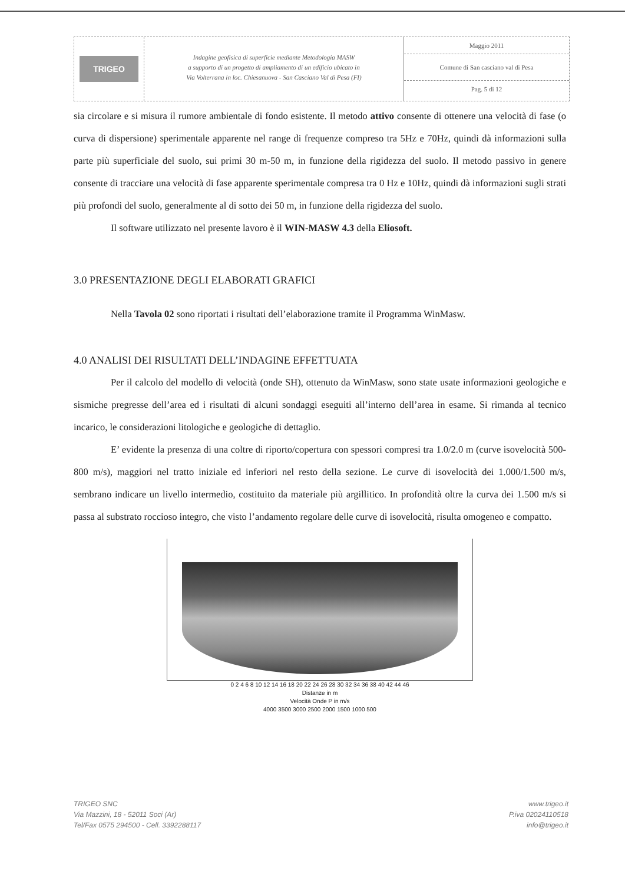TRIGEO
Indagine geofisica di superficie mediante Metodologia MASW
a supporto di un progetto di ampliamento di un edificio ubicato in
Via Volterrana in loc. Chiesanuova - San Casciano Val di Pesa (FI)
Maggio 2011
Comune di San casciano val di Pesa
Pag. 5 di 12
sia circolare e si misura il rumore ambientale di fondo esistente. Il metodo attivo consente di ottenere una velocità di fase (o curva di dispersione) sperimentale apparente nel range di frequenze compreso tra 5Hz e 70Hz, quindi dà informazioni sulla parte più superficiale del suolo, sui primi 30 m-50 m, in funzione della rigidezza del suolo. Il metodo passivo in genere consente di tracciare una velocità di fase apparente sperimentale compresa tra 0 Hz e 10Hz, quindi dà informazioni sugli strati più profondi del suolo, generalmente al di sotto dei 50 m, in funzione della rigidezza del suolo.
Il software utilizzato nel presente lavoro è il WIN-MASW 4.3 della Eliosoft.
3.0 PRESENTAZIONE DEGLI ELABORATI GRAFICI
Nella Tavola 02 sono riportati i risultati dell’elaborazione tramite il Programma WinMasw.
4.0 ANALISI DEI RISULTATI DELL’INDAGINE EFFETTUATA
Per il calcolo del modello di velocità (onde SH), ottenuto da WinMasw, sono state usate informazioni geologiche e sismiche pregresse dell’area ed i risultati di alcuni sondaggi eseguiti all’interno dell’area in esame. Si rimanda al tecnico incarico, le considerazioni litologiche e geologiche di dettaglio.
E’ evidente la presenza di una coltre di riporto/copertura con spessori compresi tra 1.0/2.0 m (curve isovelocità 500-800 m/s), maggiori nel tratto iniziale ed inferiori nel resto della sezione. Le curve di isovelocità dei 1.000/1.500 m/s, sembrano indicare un livello intermedio, costituito da materiale più argillitico. In profondità oltre la curva dei 1.500 m/s si passa al substrato roccioso integro, che visto l’andamento regolare delle curve di isovelocità, risulta omogeneo e compatto.
0 2 4 6 8 10 12 14 16 18 20 22 24 26 28 30 32 34 36 38 40 42 44 46
Distanze in m
Velocità Onde P in m/s
4000 3500 3000 2500 2000 1500 1000 500
TRIGEO SNC
Via Mazzini, 18 - 52011 Soci (Ar)
Tel/Fax 0575 294500 - Cell. 3392288117
www.trigeo.it
P.iva 02024110518
info@trigeo.it